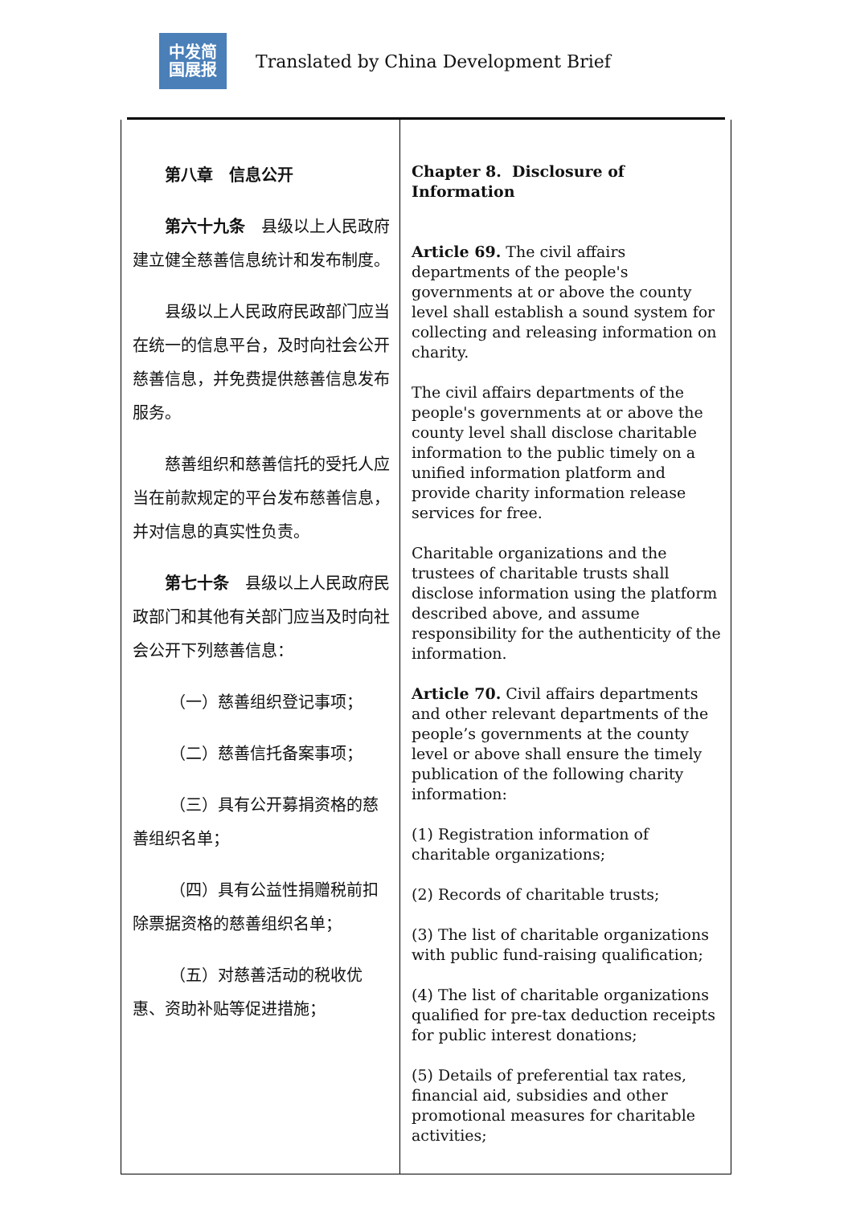中发简
国展报
Translated by China Development Brief
| 第八章 信息公开 第六十九条 县级以上人民政府建立健全慈善信息统计和发布制度。 县级以上人民政府民政部门应当在统一的信息平台，及时向社会公开慈善信息，并免费提供慈善信息发布服务。 慈善组织和慈善信托的受托人应当在前款规定的平台发布慈善信息，并对信息的真实性负责。 第七十条 县级以上人民政府民政部门和其他有关部门应当及时向社会公开下列慈善信息： （一）慈善组织登记事项； （二）慈善信托备案事项； （三）具有公开募捐资格的慈善组织名单； （四）具有公益性捐赠税前扣除票据资格的慈善组织名单； （五）对慈善活动的税收优惠、资助补贴等促进措施； | Chapter 8. Disclosure of Information Article 69. The civil affairs departments of the people's governments at or above the county level shall establish a sound system for collecting and releasing information on charity. The civil affairs departments of the people's governments at or above the county level shall disclose charitable information to the public timely on a unified information platform and provide charity information release services for free. Charitable organizations and the trustees of charitable trusts shall disclose information using the platform described above, and assume responsibility for the authenticity of the information. Article 70. Civil affairs departments and other relevant departments of the people’s governments at the county level or above shall ensure the timely publication of the following charity information: (1) Registration information of charitable organizations; (2) Records of charitable trusts; (3) The list of charitable organizations with public fund-raising qualification; (4) The list of charitable organizations qualified for pre-tax deduction receipts for public interest donations; (5) Details of preferential tax rates, financial aid, subsidies and other promotional measures for charitable activities; |